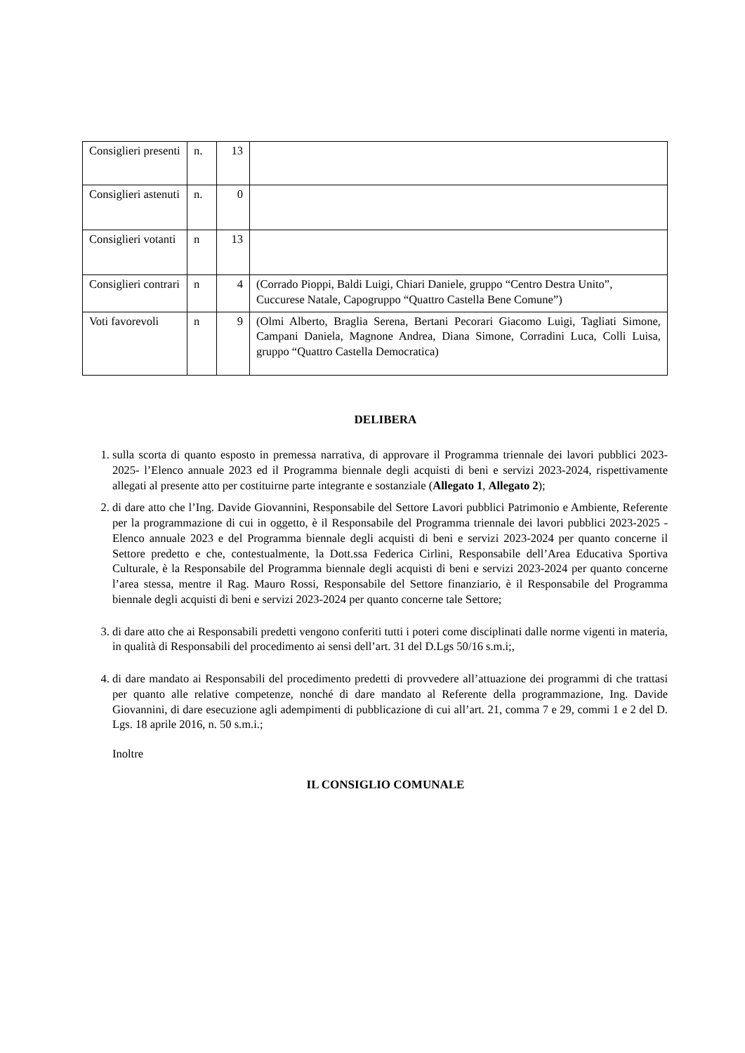| Consiglieri presenti | n. | 13 | |
| Consiglieri astenuti | n. | 0 | |
| Consiglieri votanti | n | 13 | |
| Consiglieri contrari | n | 4 | (Corrado Pioppi, Baldi Luigi, Chiari Daniele, gruppo “Centro Destra Unito”, Cuccurese Natale, Capogruppo “Quattro Castella Bene Comune”) |
| Voti favorevoli | n | 9 | (Olmi Alberto, Braglia Serena, Bertani Pecorari Giacomo Luigi, Tagliati Simone, Campani Daniela, Magnone Andrea, Diana Simone, Corradini Luca, Colli Luisa, gruppo “Quattro Castella Democratica) |
DELIBERA
1. sulla scorta di quanto esposto in premessa narrativa, di approvare il Programma triennale dei lavori pubblici 2023-2025- l’Elenco annuale 2023 ed il Programma biennale degli acquisti di beni e servizi 2023-2024, rispettivamente allegati al presente atto per costituirne parte integrante e sostanziale (Allegato 1, Allegato 2);
2. di dare atto che l’Ing. Davide Giovannini, Responsabile del Settore Lavori pubblici Patrimonio e Ambiente, Referente per la programmazione di cui in oggetto, è il Responsabile del Programma triennale dei lavori pubblici 2023-2025 - Elenco annuale 2023 e del Programma biennale degli acquisti di beni e servizi 2023-2024 per quanto concerne il Settore predetto e che, contestualmente, la Dott.ssa Federica Cirlini, Responsabile dell’Area Educativa Sportiva Culturale, è la Responsabile del Programma biennale degli acquisti di beni e servizi 2023-2024 per quanto concerne l’area stessa, mentre il Rag. Mauro Rossi, Responsabile del Settore finanziario, è il Responsabile del Programma biennale degli acquisti di beni e servizi 2023-2024 per quanto concerne tale Settore;
3. di dare atto che ai Responsabili predetti vengono conferiti tutti i poteri come disciplinati dalle norme vigenti in materia, in qualità di Responsabili del procedimento ai sensi dell’art. 31 del D.Lgs 50/16 s.m.i;,
4. di dare mandato ai Responsabili del procedimento predetti di provvedere all’attuazione dei programmi di che trattasi per quanto alle relative competenze, nonché di dare mandato al Referente della programmazione, Ing. Davide Giovannini, di dare esecuzione agli adempimenti di pubblicazione di cui all’art. 21, comma 7 e 29, commi 1 e 2 del D. Lgs. 18 aprile 2016, n. 50 s.m.i.;
Inoltre
IL CONSIGLIO COMUNALE